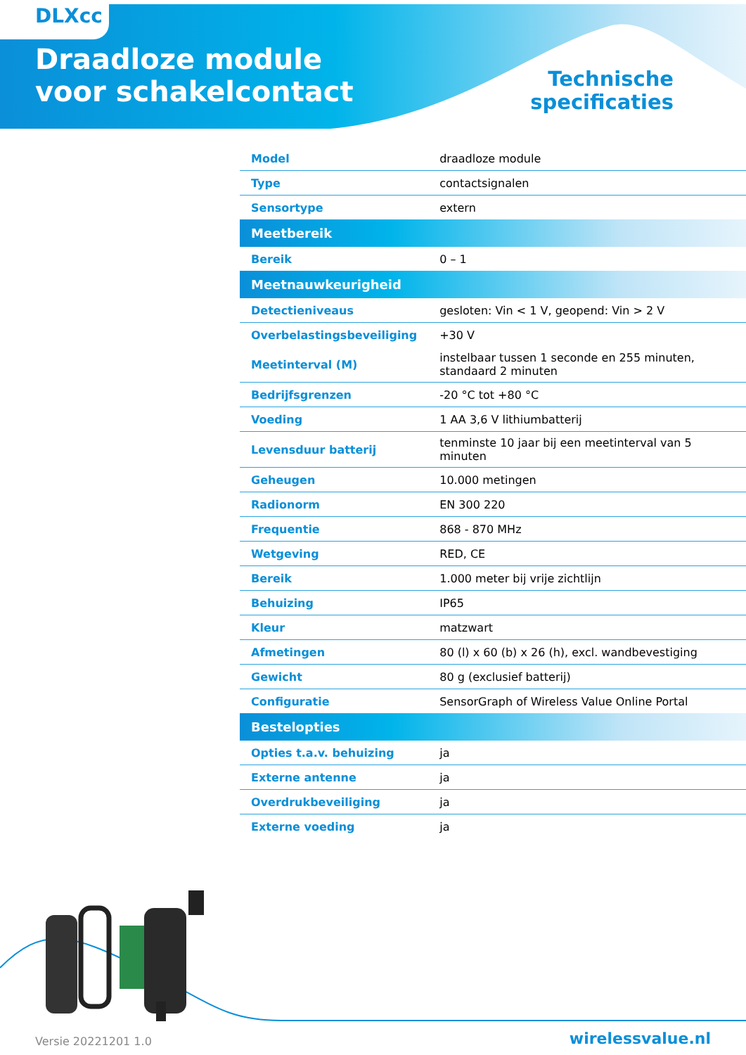DLXcc
Draadloze module
voor schakelcontact
Technische
specificaties
| Model | draadloze module |
| Type | contactsignalen |
| Sensortype | extern |
| Meetbereik | |
| Bereik | 0 – 1 |
| Meetnauwkeurigheid | |
| Detectieniveaus | gesloten: Vin < 1 V, geopend: Vin > 2 V |
| Overbelastingsbeveiliging | +30 V |
| Meetinterval (M) | instelbaar tussen 1 seconde en 255 minuten, standaard 2 minuten |
| Bedrijfsgrenzen | -20 °C tot +80 °C |
| Voeding | 1 AA 3,6 V lithiumbatterij |
| Levensduur batterij | tenminste 10 jaar bij een meetinterval van 5 minuten |
| Geheugen | 10.000 metingen |
| Radionorm | EN 300 220 |
| Frequentie | 868 - 870 MHz |
| Wetgeving | RED, CE |
| Bereik | 1.000 meter bij vrije zichtlijn |
| Behuizing | IP65 |
| Kleur | matzwart |
| Afmetingen | 80 (l) x 60 (b) x 26 (h), excl. wandbevestiging |
| Gewicht | 80 g (exclusief batterij) |
| Configuratie | SensorGraph of Wireless Value Online Portal |
| Bestelopties | |
| Opties t.a.v. behuizing | ja |
| Externe antenne | ja |
| Overdrukbeveiliging | ja |
| Externe voeding | ja |
Versie 20221201 1.0 wirelessvalue.nl